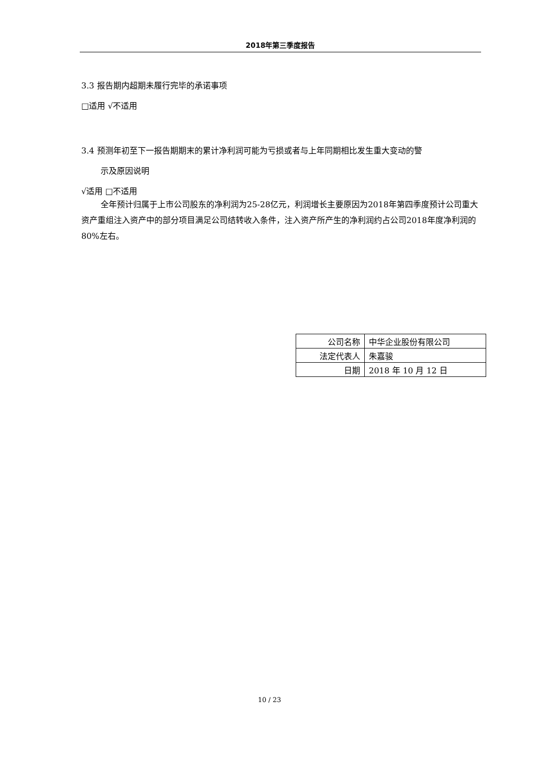2018年第三季度报告
3.3 报告期内超期未履行完毕的承诺事项
□适用 √不适用
3.4 预测年初至下一报告期期末的累计净利润可能为亏损或者与上年同期相比发生重大变动的警
示及原因说明
√适用 □不适用
全年预计归属于上市公司股东的净利润为25-28亿元，利润增长主要原因为2018年第四季度预计公司重大资产重组注入资产中的部分项目满足公司结转收入条件，注入资产所产生的净利润约占公司2018年度净利润的80%左右。
| 公司名称 | 中华企业股份有限公司 |
| 法定代表人 | 朱嘉骏 |
| 日期 | 2018 年 10 月 12 日 |
10 / 23